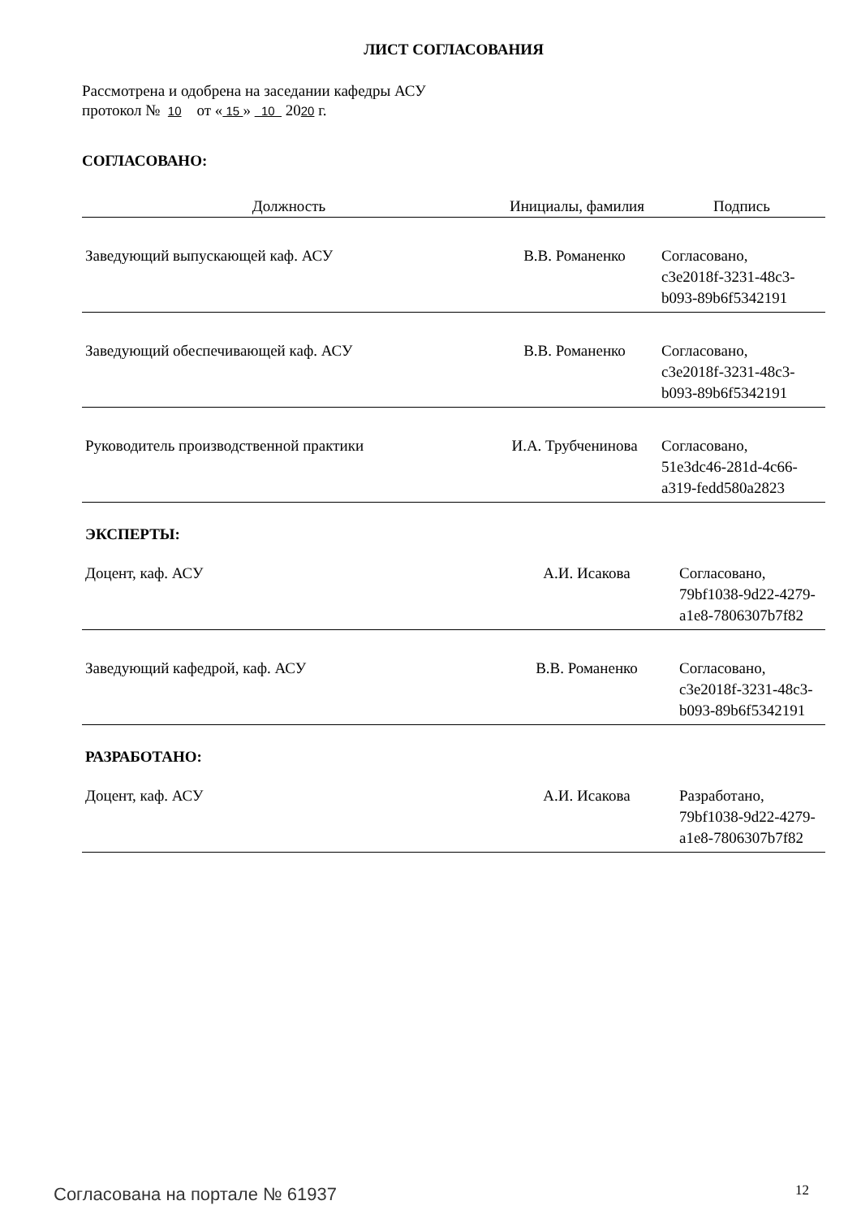ЛИСТ СОГЛАСОВАНИЯ
Рассмотрена и одобрена на заседании кафедры АСУ
протокол № 10 от « 15 » 10 2020 г.
СОГЛАСОВАНО:
| Должность | Инициалы, фамилия | Подпись |
| --- | --- | --- |
| Заведующий выпускающей каф. АСУ | В.В. Романенко | Согласовано, c3e2018f-3231-48c3- b093-89b6f5342191 |
| Заведующий обеспечивающей каф. АСУ | В.В. Романенко | Согласовано, c3e2018f-3231-48c3- b093-89b6f5342191 |
| Руководитель производственной практики | И.А. Трубченинова | Согласовано, 51e3dc46-281d-4c66- a319-fedd580a2823 |
ЭКСПЕРТЫ:
| Доцент, каф. АСУ | А.И. Исакова | Согласовано, 79bf1038-9d22-4279- a1e8-7806307b7f82 |
| Заведующий кафедрой, каф. АСУ | В.В. Романенко | Согласовано, c3e2018f-3231-48c3- b093-89b6f5342191 |
РАЗРАБОТАНО:
| Доцент, каф. АСУ | А.И. Исакова | Разработано, 79bf1038-9d22-4279- a1e8-7806307b7f82 |
Согласована на портале № 61937 12